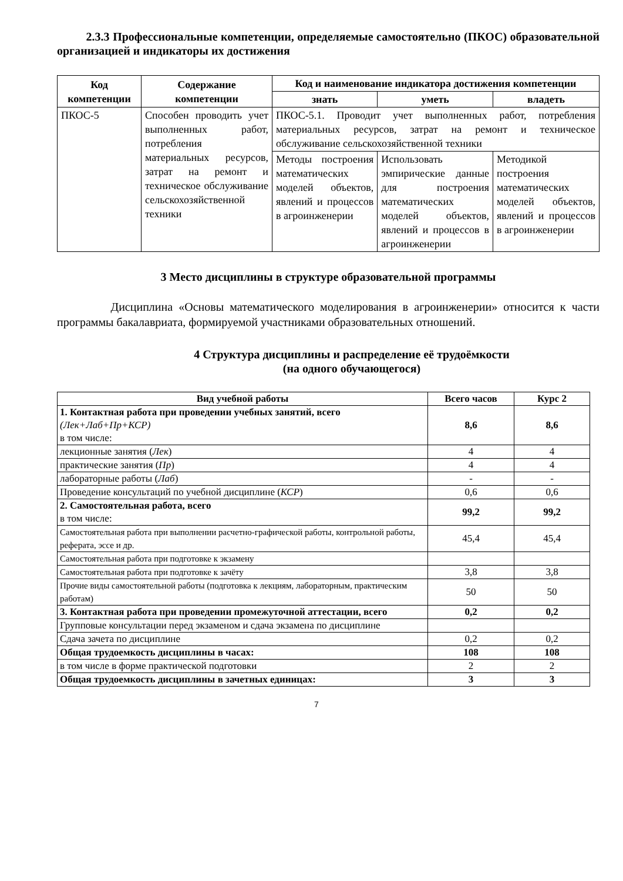2.3.3 Профессиональные компетенции, определяемые самостоятельно (ПКОС) образовательной организацией и индикаторы их достижения
| Код компетенции | Содержание компетенции | Код и наименование индикатора достижения компетенции | | |
| --- | --- | --- | --- | --- |
| | | знать | уметь | владеть |
| ПКОС-5 | Способен проводить учет выполненных работ, потребления материальных ресурсов, затрат на ремонт и техническое обслуживание сельскохозяйственной техники | ПКОС-5.1. Проводит учет выполненных работ, потребления материальных ресурсов, затрат на ремонт и техническое обслуживание сельскохозяйственной техники | | |
| | | Методы построения математических моделей объектов, явлений и процессов в агроинженерии | Использовать эмпирические данные для построения математических моделей объектов, явлений и процессов в агроинженерии | Методикой построения математических моделей объектов, явлений и процессов в агроинженерии |
3 Место дисциплины в структуре образовательной программы
Дисциплина «Основы математического моделирования в агроинженерии» относится к части программы бакалавриата, формируемой участниками образовательных отношений.
4 Структура дисциплины и распределение её трудоёмкости
(на одного обучающегося)
| Вид учебной работы | Всего часов | Курс 2 |
| 1. Контактная работа при проведении учебных занятий, всего (Лек+Лаб+Пр+КСР) в том числе: | 8,6 | 8,6 |
| лекционные занятия ( Лек ) | 4 | 4 |
| практические занятия ( Пр ) | 4 | 4 |
| лабораторные работы ( Лаб ) | - | - |
| Проведение консультаций по учебной дисциплине ( КСР ) | 0,6 | 0,6 |
| 2. Самостоятельная работа, всего в том числе: | 99,2 | 99,2 |
| Самостоятельная работа при выполнении расчетно-графической работы, контрольной работы, реферата, эссе и др. | 45,4 | 45,4 |
| Самостоятельная работа при подготовке к экзамену | | |
| Самостоятельная работа при подготовке к зачёту | 3,8 | 3,8 |
| Прочие виды самостоятельной работы (подготовка к лекциям, лабораторным, практическим работам) | 50 | 50 |
| 3. Контактная работа при проведении промежуточной аттестации, всего | 0,2 | 0,2 |
| Групповые консультации перед экзаменом и сдача экзамена по дисциплине | | |
| Сдача зачета по дисциплине | 0,2 | 0,2 |
| Общая трудоемкость дисциплины в часах: | 108 | 108 |
| в том числе в форме практической подготовки | 2 | 2 |
| Общая трудоемкость дисциплины в зачетных единицах: | 3 | 3 |
7